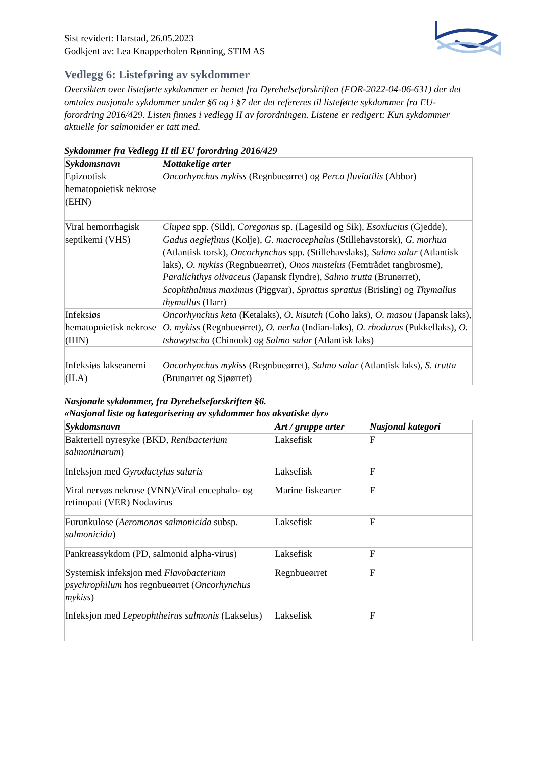Sist revidert: Harstad, 26.05.2023
Godkjent av: Lea Knapperholen Rønning, STIM AS
Vedlegg 6: Listeføring av sykdommer
Oversikten over listeførte sykdommer er hentet fra Dyrehelseforskriften (FOR-2022-04-06-631) der det omtales nasjonale sykdommer under §6 og i §7 der det refereres til listeførte sykdommer fra EU-forordring 2016/429. Listen finnes i vedlegg II av forordningen. Listene er redigert: Kun sykdommer aktuelle for salmonider er tatt med.
Sykdommer fra Vedlegg II til EU forordring 2016/429
| Sykdomsnavn | Mottakelige arter |
| --- | --- |
| Epizootisk hematopoietisk nekrose (EHN) | Oncorhynchus mykiss (Regnbueørret) og Perca fluviatilis (Abbor) |
| Viral hemorrhagisk septikemi (VHS) | Clupea spp. (Sild), Coregonus sp. (Lagesild og Sik), Esoxlucius (Gjedde), Gadus aeglefinus (Kolje), G. macrocephalus (Stillehavstorsk), G. morhua (Atlantisk torsk), Oncorhynchus spp. (Stillehavslaks), Salmo salar (Atlantisk laks), O. mykiss (Regnbueørret), Onos mustelus (Femtrådet tangbrosme), Paralichthys olivaceus (Japansk flyndre), Salmo trutta (Brunørret), Scophthalmus maximus (Piggvar), Sprattus sprattus (Brisling) og Thymallus thymallus (Harr) |
| Infeksiøs hematopoietisk nekrose (IHN) | Oncorhynchus keta (Ketalaks), O. kisutch (Coho laks), O. masou (Japansk laks), O. mykiss (Regnbueørret), O. nerka (Indian-laks), O. rhodurus (Pukkellaks), O. tshawytscha (Chinook) og Salmo salar (Atlantisk laks) |
| Infeksiøs lakseanemi (ILA) | Oncorhynchus mykiss (Regnbueørret), Salmo salar (Atlantisk laks), S. trutta (Brunørret og Sjøørret) |
Nasjonale sykdommer, fra Dyrehelseforskriften §6.
«Nasjonal liste og kategorisering av sykdommer hos akvatiske dyr»
| Sykdomsnavn | Art / gruppe arter | Nasjonal kategori |
| --- | --- | --- |
| Bakteriell nyresyke (BKD, Renibacterium salmoninarum ) | Laksefisk | F |
| Infeksjon med Gyrodactylus salaris | Laksefisk | F |
| Viral nervøs nekrose (VNN)/Viral encephalo- og retinopati (VER) Nodavirus | Marine fiskearter | F |
| Furunkulose ( Aeromonas salmonicida subsp. salmonicida ) | Laksefisk | F |
| Pankreassykdom (PD, salmonid alpha-virus) | Laksefisk | F |
| Systemisk infeksjon med Flavobacterium psychrophilum hos regnbueørret ( Oncorhynchus mykiss ) | Regnbueørret | F |
| Infeksjon med Lepeophtheirus salmonis (Lakselus) | Laksefisk | F |